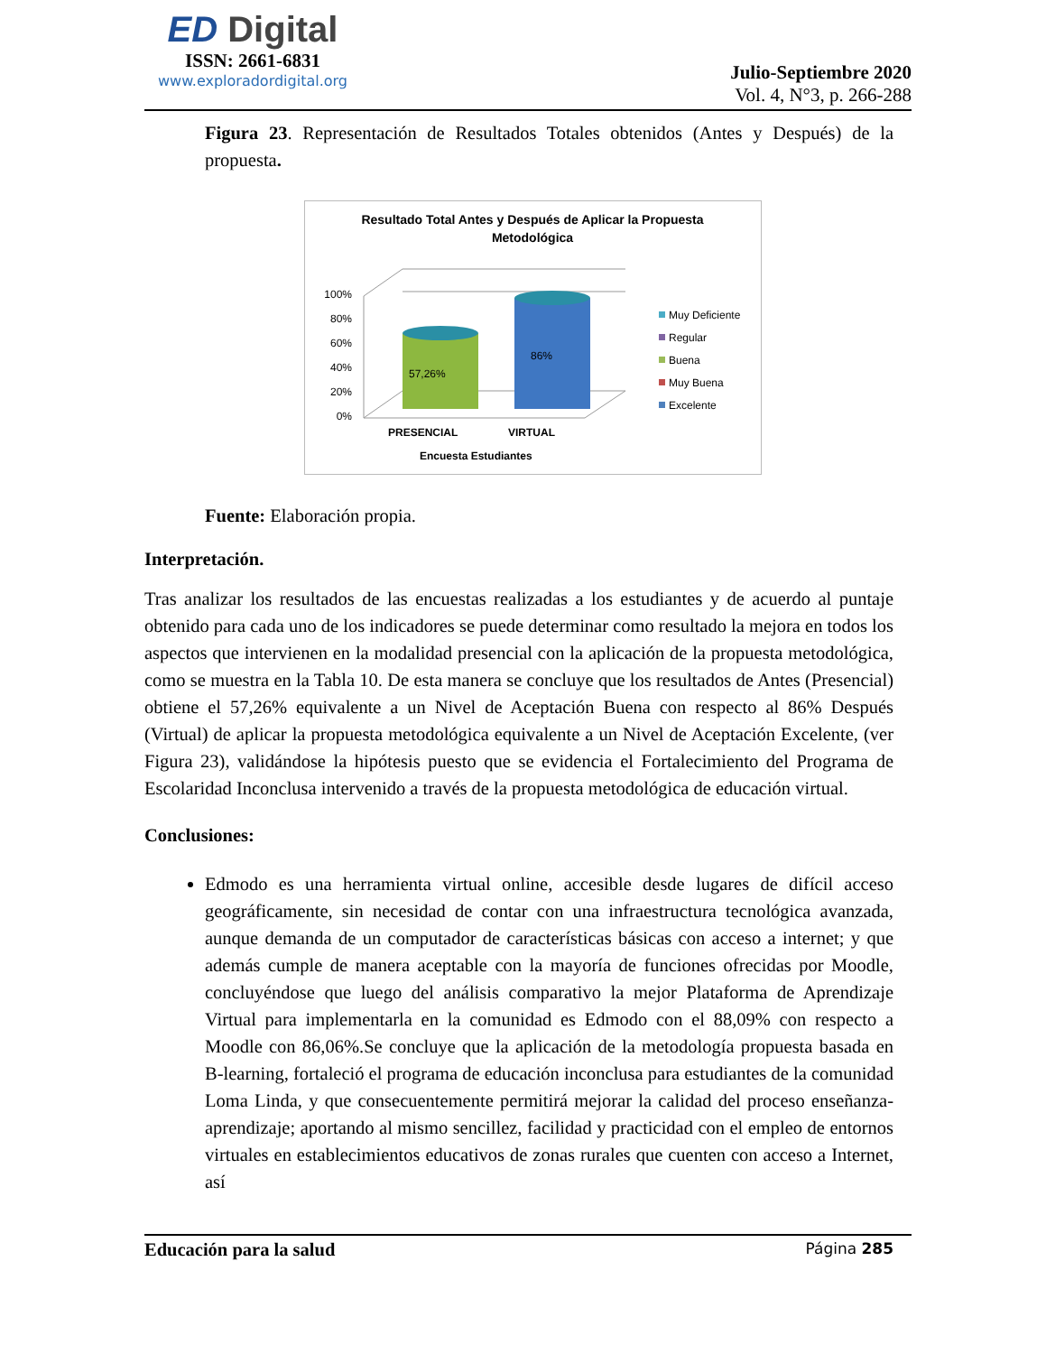ED Digital
ISSN: 2661-6831
www.exploradordigital.org
Julio-Septiembre 2020
Vol. 4, N°3, p. 266-288
Figura 23. Representación de Resultados Totales obtenidos (Antes y Después) de la propuesta.
Resultado Total Antes y Después de Aplicar la Propuesta
Metodológica
100%
80%
60%
40%
20%
0%
57,26%
86%
PRESENCIAL
VIRTUAL
Encuesta Estudiantes
Muy Deficiente
Regular
Buena
Muy Buena
Excelente
Fuente: Elaboración propia.
Interpretación.
Tras analizar los resultados de las encuestas realizadas a los estudiantes y de acuerdo al puntaje obtenido para cada uno de los indicadores se puede determinar como resultado la mejora en todos los aspectos que intervienen en la modalidad presencial con la aplicación de la propuesta metodológica, como se muestra en la Tabla 10. De esta manera se concluye que los resultados de Antes (Presencial) obtiene el 57,26% equivalente a un Nivel de Aceptación Buena con respecto al 86% Después (Virtual) de aplicar la propuesta metodológica equivalente a un Nivel de Aceptación Excelente, (ver Figura 23), validándose la hipótesis puesto que se evidencia el Fortalecimiento del Programa de Escolaridad Inconclusa intervenido a través de la propuesta metodológica de educación virtual.
Conclusiones:
Edmodo es una herramienta virtual online, accesible desde lugares de difícil acceso geográficamente, sin necesidad de contar con una infraestructura tecnológica avanzada, aunque demanda de un computador de características básicas con acceso a internet; y que además cumple de manera aceptable con la mayoría de funciones ofrecidas por Moodle, concluyéndose que luego del análisis comparativo la mejor Plataforma de Aprendizaje Virtual para implementarla en la comunidad es Edmodo con el 88,09% con respecto a Moodle con 86,06%.Se concluye que la aplicación de la metodología propuesta basada en B-learning, fortaleció el programa de educación inconclusa para estudiantes de la comunidad Loma Linda, y que consecuentemente permitirá mejorar la calidad del proceso enseñanza-aprendizaje; aportando al mismo sencillez, facilidad y practicidad con el empleo de entornos virtuales en establecimientos educativos de zonas rurales que cuenten con acceso a Internet, así
Educación para la salud Página 285